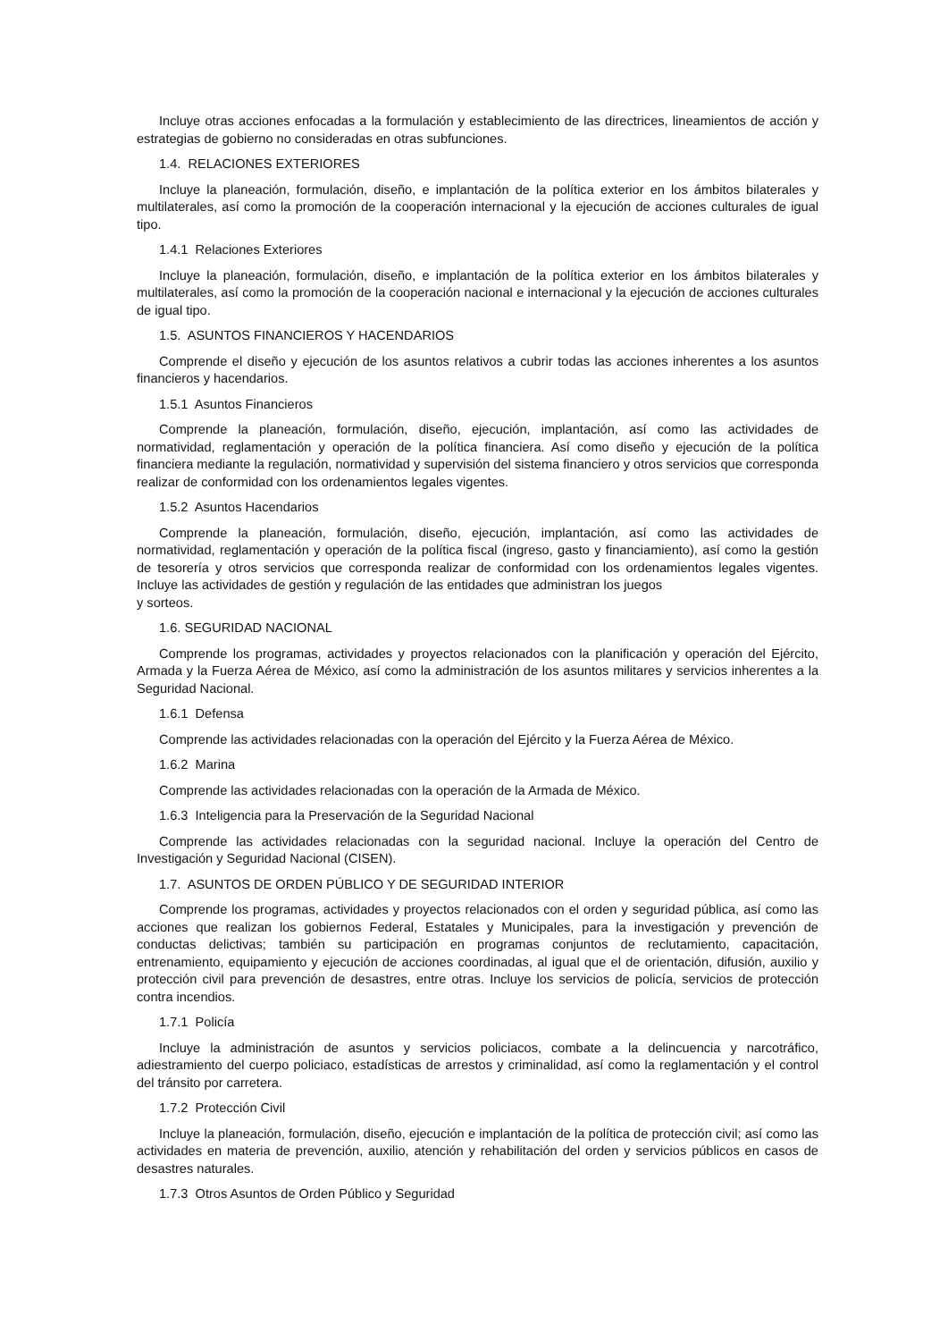Incluye otras acciones enfocadas a la formulación y establecimiento de las directrices, lineamientos de acción y estrategias de gobierno no consideradas en otras subfunciones.
1.4. RELACIONES EXTERIORES
Incluye la planeación, formulación, diseño, e implantación de la política exterior en los ámbitos bilaterales y multilaterales, así como la promoción de la cooperación internacional y la ejecución de acciones culturales de igual tipo.
1.4.1 Relaciones Exteriores
Incluye la planeación, formulación, diseño, e implantación de la política exterior en los ámbitos bilaterales y multilaterales, así como la promoción de la cooperación nacional e internacional y la ejecución de acciones culturales de igual tipo.
1.5. ASUNTOS FINANCIEROS Y HACENDARIOS
Comprende el diseño y ejecución de los asuntos relativos a cubrir todas las acciones inherentes a los asuntos financieros y hacendarios.
1.5.1 Asuntos Financieros
Comprende la planeación, formulación, diseño, ejecución, implantación, así como las actividades de normatividad, reglamentación y operación de la política financiera. Así como diseño y ejecución de la política financiera mediante la regulación, normatividad y supervisión del sistema financiero y otros servicios que corresponda realizar de conformidad con los ordenamientos legales vigentes.
1.5.2 Asuntos Hacendarios
Comprende la planeación, formulación, diseño, ejecución, implantación, así como las actividades de normatividad, reglamentación y operación de la política fiscal (ingreso, gasto y financiamiento), así como la gestión de tesorería y otros servicios que corresponda realizar de conformidad con los ordenamientos legales vigentes. Incluye las actividades de gestión y regulación de las entidades que administran los juegos
y sorteos.
1.6. SEGURIDAD NACIONAL
Comprende los programas, actividades y proyectos relacionados con la planificación y operación del Ejército, Armada y la Fuerza Aérea de México, así como la administración de los asuntos militares y servicios inherentes a la Seguridad Nacional.
1.6.1 Defensa
Comprende las actividades relacionadas con la operación del Ejército y la Fuerza Aérea de México.
1.6.2 Marina
Comprende las actividades relacionadas con la operación de la Armada de México.
1.6.3 Inteligencia para la Preservación de la Seguridad Nacional
Comprende las actividades relacionadas con la seguridad nacional. Incluye la operación del Centro de Investigación y Seguridad Nacional (CISEN).
1.7. ASUNTOS DE ORDEN PÚBLICO Y DE SEGURIDAD INTERIOR
Comprende los programas, actividades y proyectos relacionados con el orden y seguridad pública, así como las acciones que realizan los gobiernos Federal, Estatales y Municipales, para la investigación y prevención de conductas delictivas; también su participación en programas conjuntos de reclutamiento, capacitación, entrenamiento, equipamiento y ejecución de acciones coordinadas, al igual que el de orientación, difusión, auxilio y protección civil para prevención de desastres, entre otras. Incluye los servicios de policía, servicios de protección contra incendios.
1.7.1 Policía
Incluye la administración de asuntos y servicios policiacos, combate a la delincuencia y narcotráfico, adiestramiento del cuerpo policiaco, estadísticas de arrestos y criminalidad, así como la reglamentación y el control del tránsito por carretera.
1.7.2 Protección Civil
Incluye la planeación, formulación, diseño, ejecución e implantación de la política de protección civil; así como las actividades en materia de prevención, auxilio, atención y rehabilitación del orden y servicios públicos en casos de desastres naturales.
1.7.3 Otros Asuntos de Orden Público y Seguridad